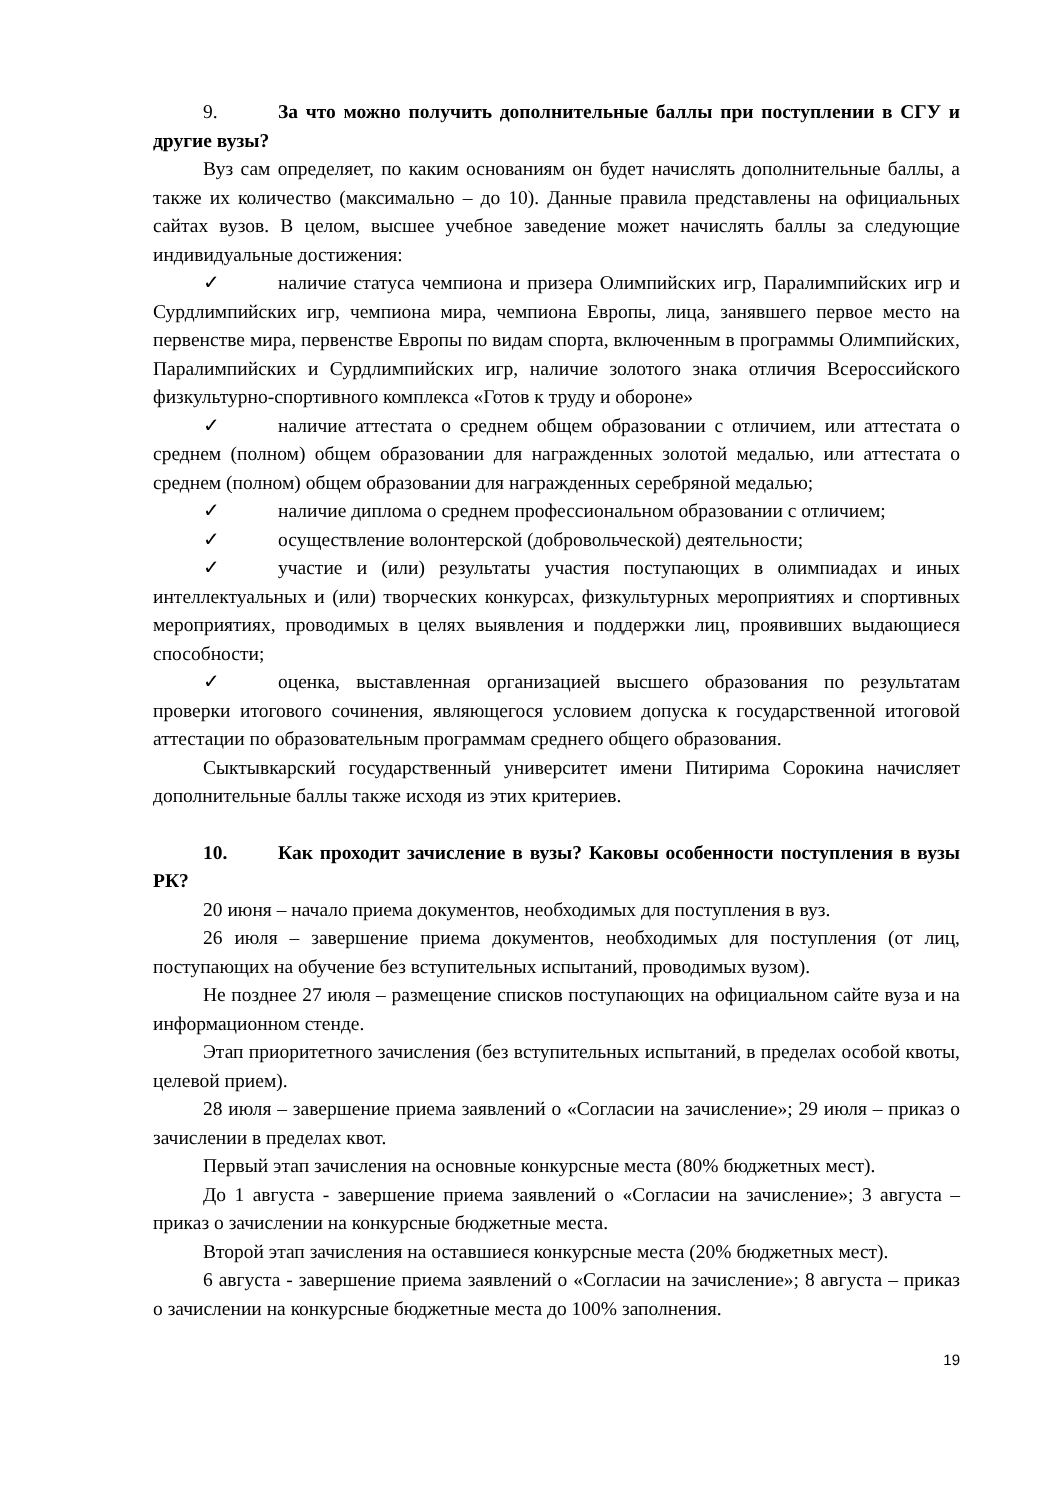9. За что можно получить дополнительные баллы при поступлении в СГУ и другие вузы?
Вуз сам определяет, по каким основаниям он будет начислять дополнительные баллы, а также их количество (максимально – до 10). Данные правила представлены на официальных сайтах вузов. В целом, высшее учебное заведение может начислять баллы за следующие индивидуальные достижения:
✓ наличие статуса чемпиона и призера Олимпийских игр, Паралимпийских игр и Сурдлимпийских игр, чемпиона мира, чемпиона Европы, лица, занявшего первое место на первенстве мира, первенстве Европы по видам спорта, включенным в программы Олимпийских, Паралимпийских и Сурдлимпийских игр, наличие золотого знака отличия Всероссийского физкультурно-спортивного комплекса «Готов к труду и обороне»
✓ наличие аттестата о среднем общем образовании с отличием, или аттестата о среднем (полном) общем образовании для награжденных золотой медалью, или аттестата о среднем (полном) общем образовании для награжденных серебряной медалью;
✓ наличие диплома о среднем профессиональном образовании с отличием;
✓ осуществление волонтерской (добровольческой) деятельности;
✓ участие и (или) результаты участия поступающих в олимпиадах и иных интеллектуальных и (или) творческих конкурсах, физкультурных мероприятиях и спортивных мероприятиях, проводимых в целях выявления и поддержки лиц, проявивших выдающиеся способности;
✓ оценка, выставленная организацией высшего образования по результатам проверки итогового сочинения, являющегося условием допуска к государственной итоговой аттестации по образовательным программам среднего общего образования.
Сыктывкарский государственный университет имени Питирима Сорокина начисляет дополнительные баллы также исходя из этих критериев.
10. Как проходит зачисление в вузы? Каковы особенности поступления в вузы РК?
20 июня – начало приема документов, необходимых для поступления в вуз.
26 июля – завершение приема документов, необходимых для поступления (от лиц, поступающих на обучение без вступительных испытаний, проводимых вузом).
Не позднее 27 июля – размещение списков поступающих на официальном сайте вуза и на информационном стенде.
Этап приоритетного зачисления (без вступительных испытаний, в пределах особой квоты, целевой прием).
28 июля – завершение приема заявлений о «Согласии на зачисление»; 29 июля – приказ о зачислении в пределах квот.
Первый этап зачисления на основные конкурсные места (80% бюджетных мест).
До 1 августа - завершение приема заявлений о «Согласии на зачисление»; 3 августа – приказ о зачислении на конкурсные бюджетные места.
Второй этап зачисления на оставшиеся конкурсные места (20% бюджетных мест).
6 августа - завершение приема заявлений о «Согласии на зачисление»; 8 августа – приказ о зачислении на конкурсные бюджетные места до 100% заполнения.
19